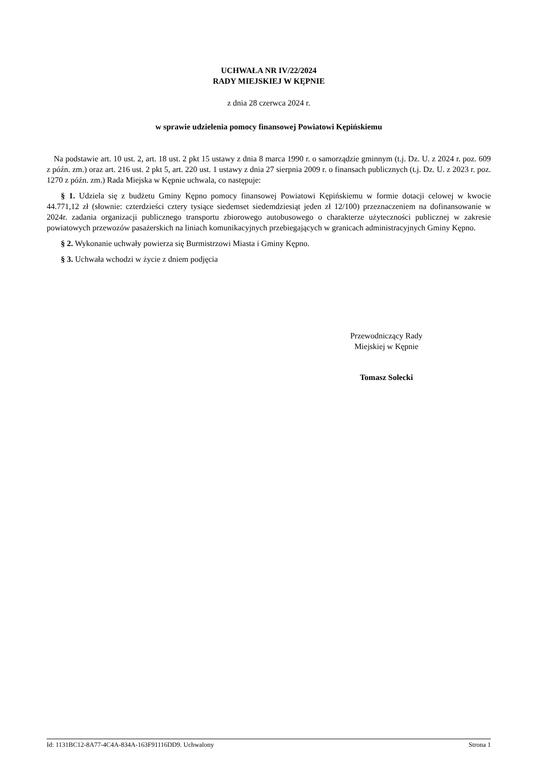UCHWAŁA NR IV/22/2024
RADY MIEJSKIEJ W KĘPNIE
z dnia 28 czerwca 2024 r.
w sprawie udzielenia pomocy finansowej Powiatowi Kępińskiemu
Na podstawie art. 10 ust. 2, art. 18 ust. 2 pkt 15 ustawy z dnia 8 marca 1990 r. o samorządzie gminnym (t.j. Dz. U. z 2024 r. poz. 609 z późn. zm.) oraz art. 216 ust. 2 pkt 5, art. 220 ust. 1 ustawy z dnia 27 sierpnia 2009 r. o finansach publicznych (t.j. Dz. U. z 2023 r. poz. 1270 z późn. zm.) Rada Miejska w Kępnie uchwala, co następuje:
§ 1. Udziela się z budżetu Gminy Kępno pomocy finansowej Powiatowi Kępińskiemu w formie dotacji celowej w kwocie 44.771,12 zł (słownie: czterdzieści cztery tysiące siedemset siedemdziesiąt jeden zł 12/100) przeznaczeniem na dofinansowanie w 2024r. zadania organizacji publicznego transportu zbiorowego autobusowego o charakterze użyteczności publicznej w zakresie powiatowych przewozów pasażerskich na liniach komunikacyjnych przebiegających w granicach administracyjnych Gminy Kępno.
§ 2. Wykonanie uchwały powierza się Burmistrzowi Miasta i Gminy Kępno.
§ 3. Uchwała wchodzi w życie z dniem podjęcia
Przewodniczący Rady
Miejskiej w Kępnie
Tomasz Solecki
Id: 1131BC12-8A77-4C4A-834A-163F91116DD9. Uchwalony Strona 1